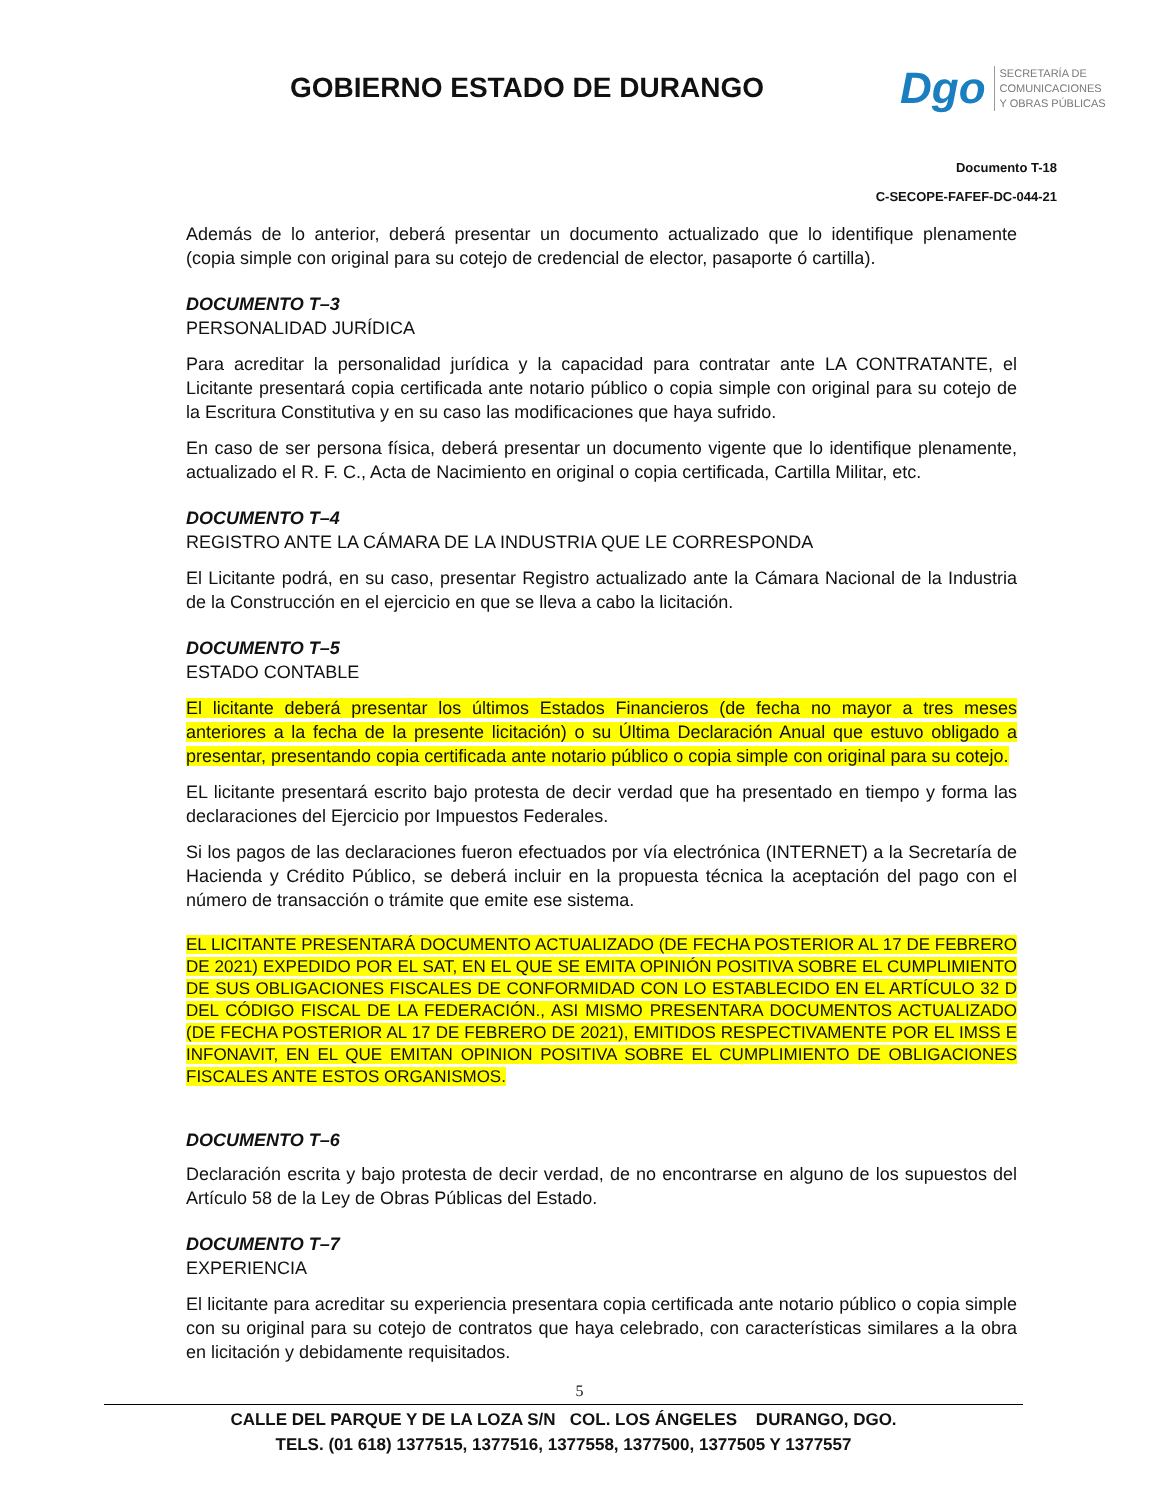GOBIERNO ESTADO DE DURANGO
Dgo
SECRETARÍA DE
COMUNICACIONES
Y OBRAS PÚBLICAS
Documento T-18
C-SECOPE-FAFEF-DC-044-21
Además de lo anterior, deberá presentar un documento actualizado que lo identifique plenamente (copia simple con original para su cotejo de credencial de elector, pasaporte ó cartilla).
DOCUMENTO T–3
PERSONALIDAD JURÍDICA
Para acreditar la personalidad jurídica y la capacidad para contratar ante LA CONTRATANTE, el Licitante presentará copia certificada ante notario público o copia simple con original para su cotejo de la Escritura Constitutiva y en su caso las modificaciones que haya sufrido.
En caso de ser persona física, deberá presentar un documento vigente que lo identifique plenamente, actualizado el R. F. C., Acta de Nacimiento en original o copia certificada, Cartilla Militar, etc.
DOCUMENTO T–4
REGISTRO ANTE LA CÁMARA DE LA INDUSTRIA QUE LE CORRESPONDA
El Licitante podrá, en su caso, presentar Registro actualizado ante la Cámara Nacional de la Industria de la Construcción en el ejercicio en que se lleva a cabo la licitación.
DOCUMENTO T–5
ESTADO CONTABLE
El licitante deberá presentar los últimos Estados Financieros (de fecha no mayor a tres meses anteriores a la fecha de la presente licitación) o su Última Declaración Anual que estuvo obligado a presentar, presentando copia certificada ante notario público o copia simple con original para su cotejo.
EL licitante presentará escrito bajo protesta de decir verdad que ha presentado en tiempo y forma las declaraciones del Ejercicio por Impuestos Federales.
Si los pagos de las declaraciones fueron efectuados por vía electrónica (INTERNET) a la Secretaría de Hacienda y Crédito Público, se deberá incluir en la propuesta técnica la aceptación del pago con el número de transacción o trámite que emite ese sistema.
EL LICITANTE PRESENTARÁ DOCUMENTO ACTUALIZADO (DE FECHA POSTERIOR AL 17 DE FEBRERO DE 2021) EXPEDIDO POR EL SAT, EN EL QUE SE EMITA OPINIÓN POSITIVA SOBRE EL CUMPLIMIENTO DE SUS OBLIGACIONES FISCALES DE CONFORMIDAD CON LO ESTABLECIDO EN EL ARTÍCULO 32 D DEL CÓDIGO FISCAL DE LA FEDERACIÓN., ASI MISMO PRESENTARA DOCUMENTOS ACTUALIZADO (DE FECHA POSTERIOR AL 17 DE FEBRERO DE 2021), EMITIDOS RESPECTIVAMENTE POR EL IMSS E INFONAVIT, EN EL QUE EMITAN OPINION POSITIVA SOBRE EL CUMPLIMIENTO DE OBLIGACIONES FISCALES ANTE ESTOS ORGANISMOS.
DOCUMENTO T–6
Declaración escrita y bajo protesta de decir verdad, de no encontrarse en alguno de los supuestos del Artículo 58 de la Ley de Obras Públicas del Estado.
DOCUMENTO T–7
EXPERIENCIA
El licitante para acreditar su experiencia presentara copia certificada ante notario público o copia simple con su original para su cotejo de contratos que haya celebrado, con características similares a la obra en licitación y debidamente requisitados.
5
CALLE DEL PARQUE Y DE LA LOZA S/N COL. LOS ÁNGELES DURANGO, DGO.
TELS. (01 618) 1377515, 1377516, 1377558, 1377500, 1377505 Y 1377557